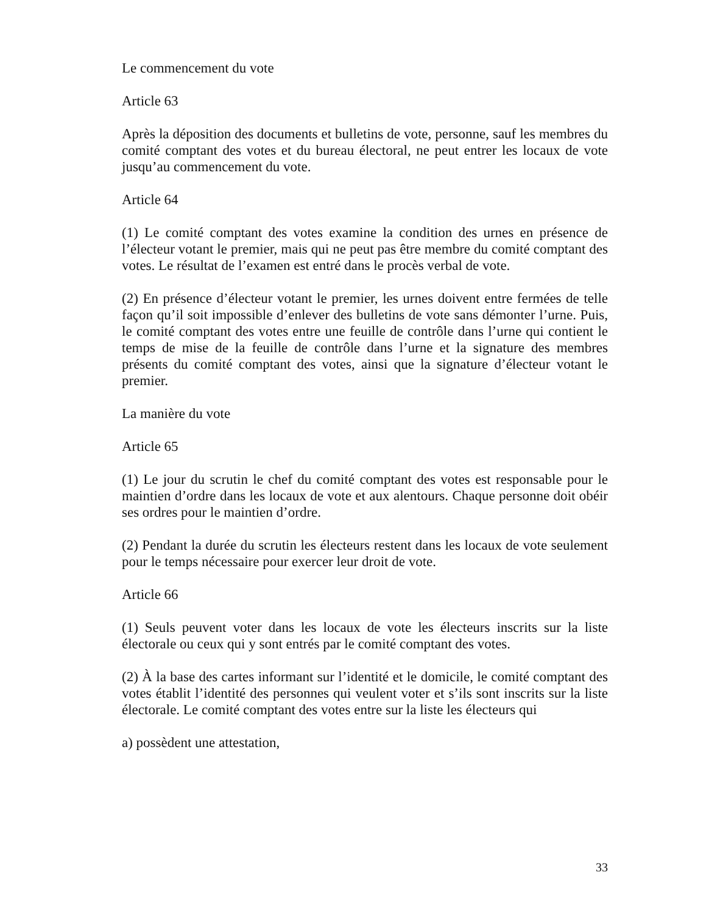Le commencement du vote
Article 63
Après la déposition des documents et bulletins de vote, personne, sauf les membres du comité comptant des votes et du bureau électoral, ne peut entrer les locaux de vote jusqu’au commencement du vote.
Article 64
(1) Le comité comptant des votes examine la condition des urnes en présence de l’électeur votant le premier, mais qui ne peut pas être membre du comité comptant des votes. Le résultat de l’examen est entré dans le procès verbal de vote.
(2) En présence d’électeur votant le premier, les urnes doivent entre fermées de telle façon qu’il soit impossible d’enlever des bulletins de vote sans démonter l’urne. Puis, le comité comptant des votes entre une feuille de contrôle dans l’urne qui contient le temps de mise de la feuille de contrôle dans l’urne et la signature des membres présents du comité comptant des votes, ainsi que la signature d’électeur votant le premier.
La manière du vote
Article 65
(1) Le jour du scrutin le chef du comité comptant des votes est responsable pour le maintien d’ordre dans les locaux de vote et aux alentours. Chaque personne doit obéir ses ordres pour le maintien d’ordre.
(2) Pendant la durée du scrutin les électeurs restent dans les locaux de vote seulement pour le temps nécessaire pour exercer leur droit de vote.
Article 66
(1) Seuls peuvent voter dans les locaux de vote les électeurs inscrits sur la liste électorale ou ceux qui y sont entrés par le comité comptant des votes.
(2) À la base des cartes informant sur l’identité et le domicile, le comité comptant des votes établit l’identité des personnes qui veulent voter et s’ils sont inscrits sur la liste électorale. Le comité comptant des votes entre sur la liste les électeurs qui
a) possèdent une attestation,
33